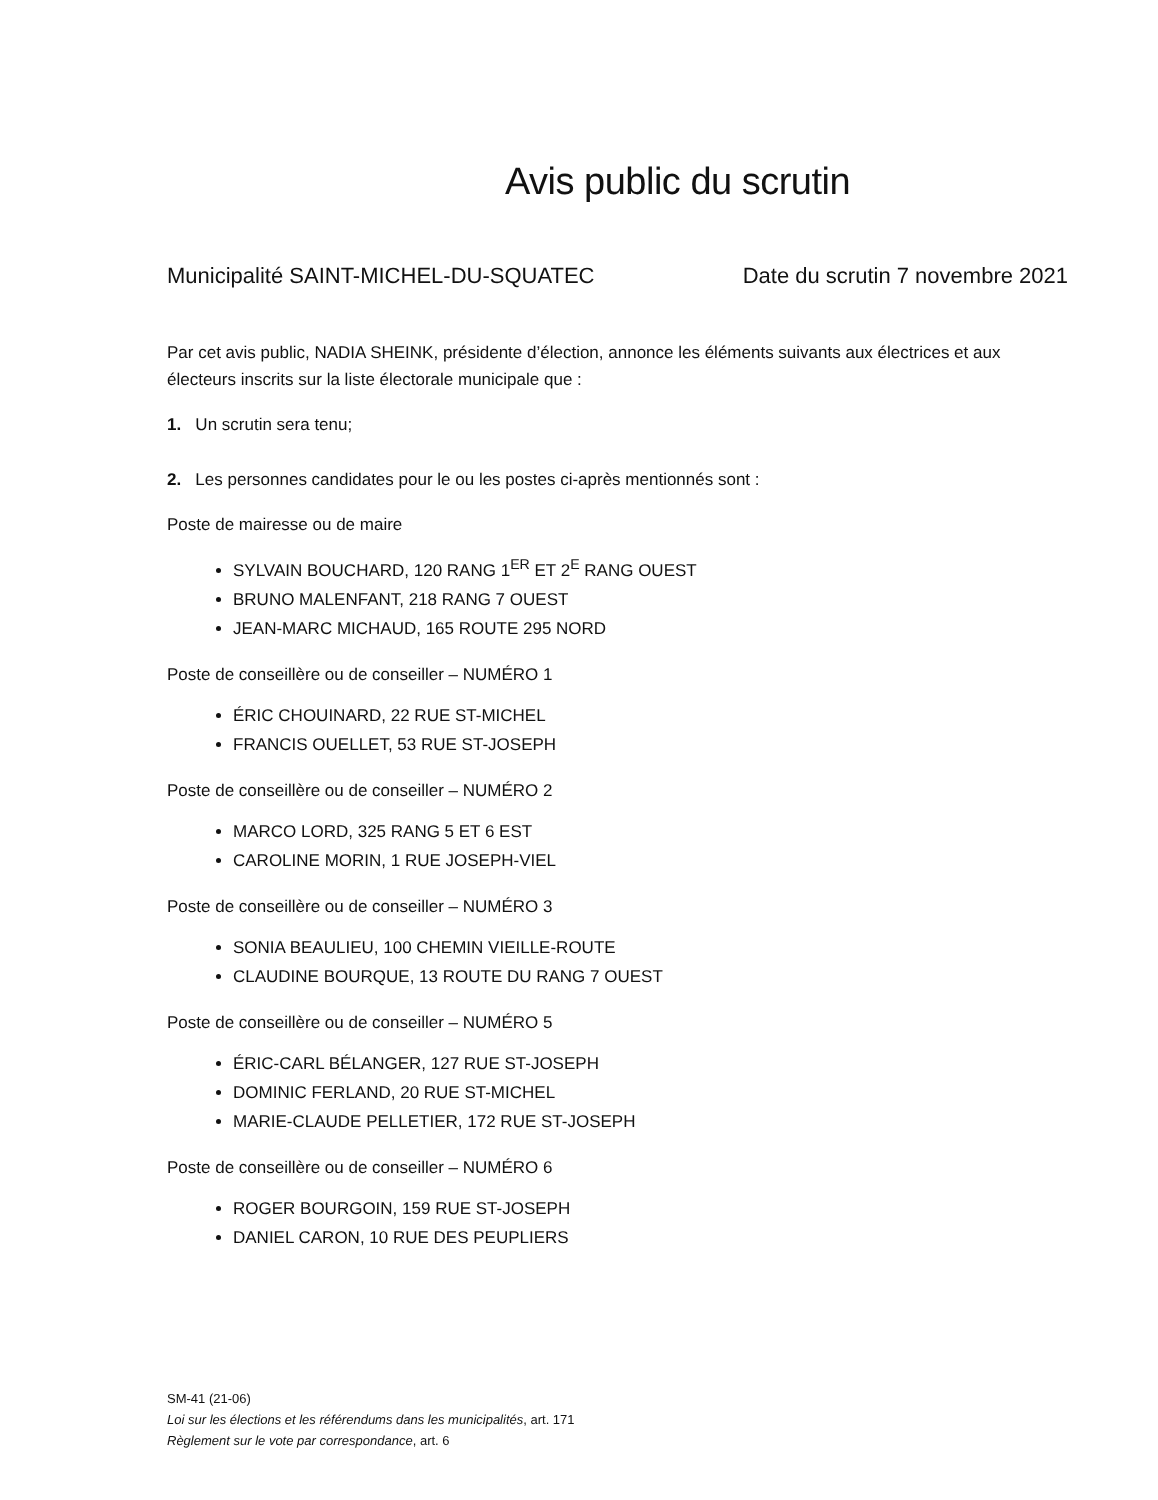Avis public du scrutin
Municipalité SAINT-MICHEL-DU-SQUATEC Date du scrutin 7 novembre 2021
Par cet avis public, NADIA SHEINK, présidente d’élection, annonce les éléments suivants aux électrices et aux électeurs inscrits sur la liste électorale municipale que :
1. Un scrutin sera tenu;
2. Les personnes candidates pour le ou les postes ci-après mentionnés sont :
Poste de mairesse ou de maire
SYLVAIN BOUCHARD, 120 RANG 1<sup>ER</sup> ET 2<sup>E</sup> RANG OUEST
BRUNO MALENFANT, 218 RANG 7 OUEST
JEAN-MARC MICHAUD, 165 ROUTE 295 NORD
Poste de conseillère ou de conseiller – NUMÉRO 1
ÉRIC CHOUINARD, 22 RUE ST-MICHEL
FRANCIS OUELLET, 53 RUE ST-JOSEPH
Poste de conseillère ou de conseiller – NUMÉRO 2
MARCO LORD, 325 RANG 5 ET 6 EST
CAROLINE MORIN, 1 RUE JOSEPH-VIEL
Poste de conseillère ou de conseiller – NUMÉRO 3
SONIA BEAULIEU, 100 CHEMIN VIEILLE-ROUTE
CLAUDINE BOURQUE, 13 ROUTE DU RANG 7 OUEST
Poste de conseillère ou de conseiller – NUMÉRO 5
ÉRIC-CARL BÉLANGER, 127 RUE ST-JOSEPH
DOMINIC FERLAND, 20 RUE ST-MICHEL
MARIE-CLAUDE PELLETIER, 172 RUE ST-JOSEPH
Poste de conseillère ou de conseiller – NUMÉRO 6
ROGER BOURGOIN, 159 RUE ST-JOSEPH
DANIEL CARON, 10 RUE DES PEUPLIERS
SM-41 (21-06)
Loi sur les élections et les référendums dans les municipalités, art. 171
Règlement sur le vote par correspondance, art. 6